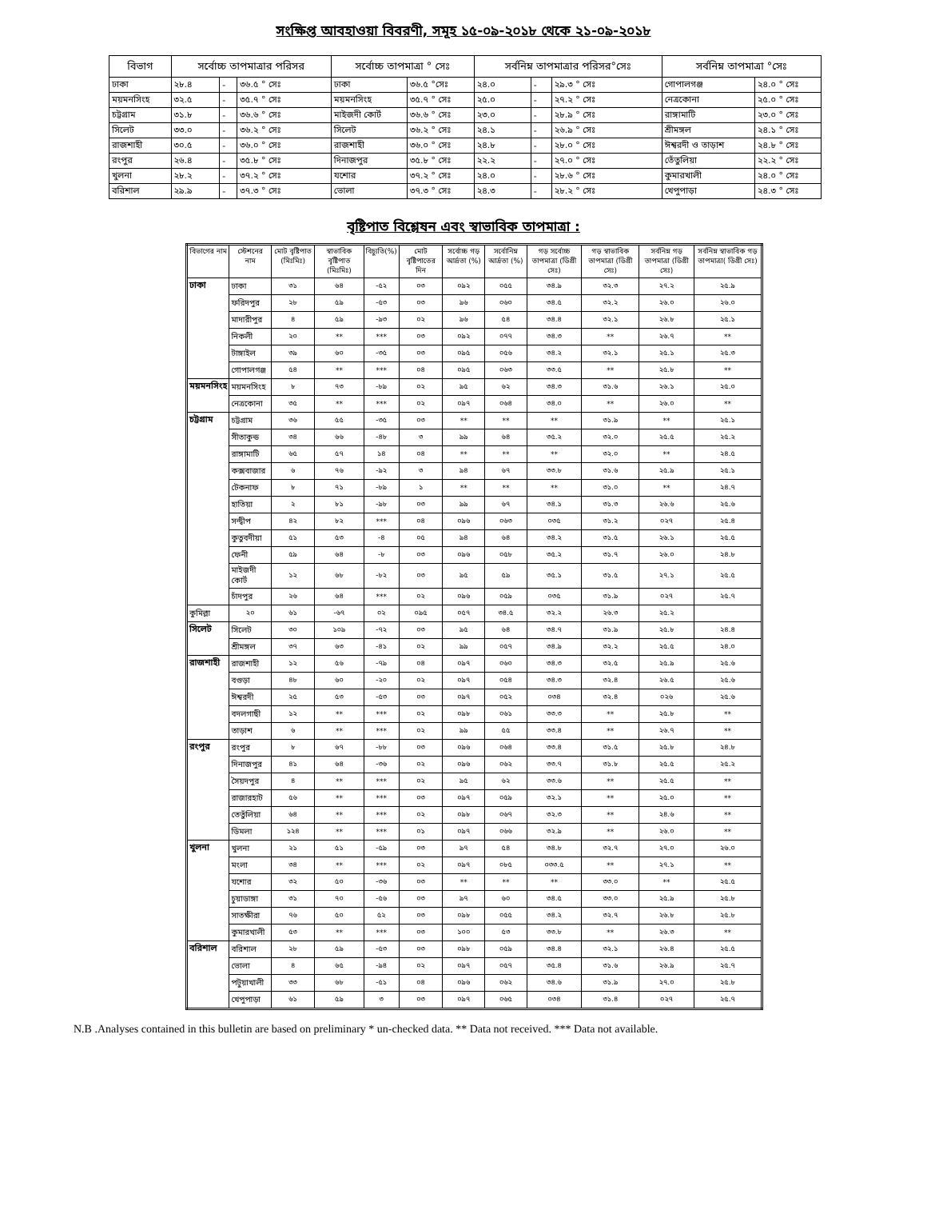সংক্ষিপ্ত আবহাওয়া বিবরণী, সমূহ ১৫-০৯-২০১৮ থেকে ২১-০৯-২০১৮
| বিভাগ | সর্বোচ্চ তাপমাত্রার পরিসর | | | সর্বোচ্চ তাপমাত্রা ° সেঃ | | সর্বনিম্ন তাপমাত্রার পরিসর°সেঃ | | | সর্বনিম্ন তাপমাত্রা °সেঃ | |
| --- | --- | --- | --- | --- | --- | --- | --- | --- | --- | --- |
| ঢাকা | ২৮.৪ | - | ৩৬.৫ ° সেঃ | ঢাকা | ৩৬.৫ °সেঃ | ২৪.০ | - | ২৯.৩ ° সেঃ | গোপালগঞ্জ | ২৪.০ ° সেঃ |
| ময়মনসিংহ | ৩২.৫ | - | ৩৫.৭ ° সেঃ | ময়মনসিংহ | ৩৫.৭ ° সেঃ | ২৫.০ | - | ২৭.২ ° সেঃ | নেত্রকোনা | ২৫.০ ° সেঃ |
| চট্টগ্রাম | ৩১.৮ | - | ৩৬.৬ ° সেঃ | মাইজদী কোর্ট | ৩৬.৬ ° সেঃ | ২৩.০ | - | ২৮.৯ ° সেঃ | রাঙ্গামাটি | ২৩.০ ° সেঃ |
| সিলেট | ৩৩.০ | - | ৩৬.২ ° সেঃ | সিলেট | ৩৬.২ ° সেঃ | ২৪.১ | - | ২৬.৯ ° সেঃ | শ্রীমঙ্গল | ২৪.১ ° সেঃ |
| রাজশাহী | ৩০.৫ | - | ৩৬.০ ° সেঃ | রাজশাহী | ৩৬.০ ° সেঃ | ২৪.৮ | - | ২৮.০ ° সেঃ | ঈশ্বরদী ও তাড়াশ | ২৪.৮ ° সেঃ |
| রংপুর | ২৬.৪ | - | ৩৫.৮ ° সেঃ | দিনাজপুর | ৩৫.৮ ° সেঃ | ২২.২ | - | ২৭.০ ° সেঃ | তেঁতুলিয়া | ২২.২ ° সেঃ |
| খুলনা | ২৮.২ | - | ৩৭.২ ° সেঃ | যশোর | ৩৭.২ ° সেঃ | ২৪.০ | - | ২৮.৬ ° সেঃ | কুমারখালী | ২৪.০ ° সেঃ |
| বরিশাল | ২৯.৯ | - | ৩৭.৩ ° সেঃ | ভোলা | ৩৭.৩ ° সেঃ | ২৪.৩ | - | ২৮.২ ° সেঃ | খেপুপাড়া | ২৪.৩ ° সেঃ |
বৃষ্টিপাত বিশ্লেষন এবং স্বাভাবিক তাপমাত্রা :
| বিভাগের নাম | স্টেশনের নাম | মোট বৃষ্টিপাত (মিঃমিঃ) | স্বাভাবিক বৃষ্টিপাত (মিঃমিঃ) | বিচ্যুতি(%) | মোট বৃষ্টিপাতের দিন | সর্বোচ্চ গড় আর্দ্রতা (%) | সর্বোনিম্ন আর্দ্রতা (%) | গড় সর্বোচ্চ তাপমাত্রা (ডিগ্রী সেঃ) | গড় স্বাভাবিক তাপমাত্রা (ডিগ্রী সেঃ) | সর্বনিম্ন গড় তাপমাত্রা (ডিগ্রী সেঃ) | সর্বনিম্ন স্বাভাবিক গড় তাপমাত্রা( ডিগ্রী সেঃ) |
| --- | --- | --- | --- | --- | --- | --- | --- | --- | --- | --- | --- |
| ঢাকা | ঢাকা | ৩১ | ৬৪ | -৫২ | ০৩ | ০৯২ | ০৫৫ | ৩৪.৯ | ৩২.৩ | ২৭.২ | ২৫.৯ |
| | ফরিদপুর | ২৮ | ৫৯ | -৫৩ | ০৩ | ৯৬ | ০৬০ | ৩৪.৫ | ৩২.২ | ২৬.০ | ২৬.০ |
| | মাদারীপুর | ৪ | ৫৯ | -৯৩ | ০২ | ৯৬ | ৫৪ | ৩৪.৪ | ৩২.১ | ২৬.৮ | ২৫.১ |
| | নিকলী | ২০ | ** | *** | ০৩ | ০৯২ | ০৭৭ | ৩৪.৩ | ** | ২৬.৭ | ** |
| | টাঙ্গাইল | ৩৯ | ৬০ | -৩৫ | ০৩ | ০৯৫ | ০৫৬ | ৩৪.২ | ৩২.১ | ২৫.১ | ২৫.৩ |
| | গোপালগঞ্জ | ৫৪ | ** | *** | ০৪ | ০৯৫ | ০৬৩ | ৩৩.৫ | ** | ২৫.৮ | ** |
| ময়মনসিংহ | ময়মনসিংহ | ৮ | ৭৩ | -৮৯ | ০২ | ৯৫ | ৬২ | ৩৪.৩ | ৩১.৬ | ২৬.১ | ২৫.০ |
| | নেত্রকোনা | ৩৫ | ** | *** | ০২ | ০৯৭ | ০৬৪ | ৩৪.০ | ** | ২৬.০ | ** |
| চট্টগ্রাম | চট্টগ্রাম | ৩৬ | ৫৫ | -৩৫ | ০৩ | ** | ** | ** | ৩১.৯ | ** | ২৫.১ |
| | সীতাকুন্ড | ৩৪ | ৬৬ | -৪৮ | ৩ | ৯৯ | ৬৪ | ৩৫.২ | ৩২.০ | ২৫.৫ | ২৫.২ |
| | রাঙ্গামাটি | ৬৫ | ৫৭ | ১৪ | ০৪ | ** | ** | ** | ৩২.০ | ** | ২৪.৫ |
| | কক্সবাজার | ৬ | ৭৬ | -৯২ | ৩ | ৯৪ | ৬৭ | ৩৩.৮ | ৩১.৬ | ২৫.৯ | ২৫.১ |
| | টেকনাফ | ৮ | ৭১ | -৮৯ | ১ | ** | ** | ** | ৩১.০ | ** | ২৪.৭ |
| | হাতিয়া | ২ | ৮১ | -৯৮ | ০৩ | ৯৯ | ৬৭ | ৩৪.১ | ৩১.৩ | ২৬.৬ | ২৫.৬ |
| | সন্দ্বীপ | ৪২ | ৮২ | *** | ০৪ | ০৯৬ | ০৬৩ | ০৩৫ | ৩১.২ | ০২৭ | ২৫.৪ |
| | কুতুবদীয়া | ৫১ | ৫৩ | -৪ | ০৫ | ৯৪ | ৬৪ | ৩৪.২ | ৩১.৫ | ২৬.১ | ২৫.৫ |
| | ফেনী | ৫৯ | ৬৪ | -৮ | ০৩ | ০৯৬ | ০৫৮ | ৩৫.২ | ৩১.৭ | ২৬.০ | ২৪.৮ |
| | মাইজদী কোর্ট | ১২ | ৬৮ | -৮২ | ০৩ | ৯৫ | ৫৯ | ৩৫.১ | ৩১.৫ | ২৭.১ | ২৫.৫ |
| | চাঁদপুর | ২৬ | ৬৪ | *** | ০২ | ০৯৬ | ০৫৯ | ০৩৫ | ৩১.৯ | ০২৭ | ২৫.৭ |
| কুমিল্লা | ২০ | ৬১ | -৬৭ | ০২ | ০৯৫ | ০৫৭ | ৩৪.৫ | ৩২.২ | ২৬.৩ | ২৫.২ | |
| সিলেট | সিলেট | ৩০ | ১০৯ | -৭২ | ০৩ | ৯৫ | ৬৪ | ৩৪.৭ | ৩১.৯ | ২৫.৮ | ২৪.৪ |
| | শ্রীমঙ্গল | ৩৭ | ৬৩ | -৪১ | ০২ | ৯৯ | ০৫৭ | ৩৪.৯ | ৩২.২ | ২৫.৫ | ২৪.০ |
| রাজশাহী | রাজশাহী | ১২ | ৫৬ | -৭৯ | ০৪ | ০৯৭ | ০৬০ | ৩৪.৩ | ৩২.৫ | ২৫.৯ | ২৫.৬ |
| | বগুড়া | ৪৮ | ৬০ | -২০ | ০২ | ০৯৭ | ০৫৪ | ৩৪.৩ | ৩২.৪ | ২৬.৫ | ২৫.৬ |
| | ঈশ্বরদী | ২৫ | ৫৩ | -৫৩ | ০৩ | ০৯৭ | ০৫২ | ০৩৪ | ৩২.৪ | ০২৬ | ২৫.৬ |
| | বদলগাছী | ১২ | ** | *** | ০২ | ০৯৮ | ০৬১ | ৩৩.৩ | ** | ২৫.৮ | ** |
| | তাড়াশ | ৬ | ** | *** | ০২ | ৯৯ | ৫৫ | ৩৩.৪ | ** | ২৬.৭ | ** |
| রংপুর | রংপুর | ৮ | ৬৭ | -৮৮ | ০৩ | ০৯৬ | ০৬৪ | ৩৩.৪ | ৩১.৫ | ২৫.৮ | ২৪.৮ |
| | দিনাজপুর | ৪১ | ৬৪ | -৩৬ | ০২ | ০৯৬ | ০৬২ | ৩৩.৭ | ৩১.৮ | ২৫.৫ | ২৫.২ |
| | সৈয়দপুর | ৪ | ** | *** | ০২ | ৯৫ | ৬২ | ৩৩.৬ | ** | ২৫.৫ | ** |
| | রাজারহাট | ৫৬ | ** | *** | ০৩ | ০৯৭ | ০৫৯ | ৩২.১ | ** | ২৫.০ | ** |
| | তেতুঁলিয়া | ৬৪ | ** | *** | ০২ | ০৯৮ | ০৬৭ | ৩২.৩ | ** | ২৪.৬ | ** |
| | ডিমলা | ১২৪ | ** | *** | ০১ | ০৯৭ | ০৬৬ | ৩২.৯ | ** | ২৬.০ | ** |
| খুলনা | খুলনা | ২১ | ৫১ | -৫৯ | ০৩ | ৯৭ | ৫৪ | ৩৪.৮ | ৩২.৭ | ২৭.০ | ২৬.০ |
| | মংলা | ৩৪ | ** | *** | ০২ | ০৯৭ | ০৮৫ | ০৩৩.৫ | ** | ২৭.১ | ** |
| | যশোর | ৩২ | ৫০ | -৩৬ | ০৩ | ** | ** | ** | ৩৩.০ | ** | ২৫.৫ |
| | চুয়াডাঙ্গা | ৩১ | ৭০ | -৫৬ | ০৩ | ৯৭ | ৬০ | ৩৪.৫ | ৩৩.০ | ২৫.৯ | ২৫.৮ |
| | সাতক্ষীরা | ৭৬ | ৫০ | ৫২ | ০৩ | ০৯৮ | ০৫৫ | ৩৪.২ | ৩২.৭ | ২৬.৮ | ২৫.৮ |
| | কুমারখালী | ৫৩ | ** | *** | ০৩ | ১০০ | ৫৩ | ৩৩.৮ | ** | ২৬.৩ | ** |
| বরিশাল | বরিশাল | ২৮ | ৫৯ | -৫৩ | ০৩ | ০৯৮ | ০৫৯ | ৩৪.৪ | ৩২.১ | ২৬.৪ | ২৫.৫ |
| | ভোলা | ৪ | ৬৫ | -৯৪ | ০২ | ০৯৭ | ০৫৭ | ৩৫.৪ | ৩১.৬ | ২৬.৯ | ২৫.৭ |
| | পটুয়াখালী | ৩৩ | ৬৮ | -৫১ | ০৪ | ০৯৬ | ০৬২ | ৩৪.৬ | ৩১.৯ | ২৭.০ | ২৫.৮ |
| | খেপুপাড়া | ৬১ | ৫৯ | ৩ | ০৩ | ০৯৭ | ০৬৫ | ০৩৪ | ৩১.৪ | ০২৭ | ২৫.৭ |
N.B .Analyses contained in this bulletin are based on preliminary * un-checked data. ** Data not received. *** Data not available.